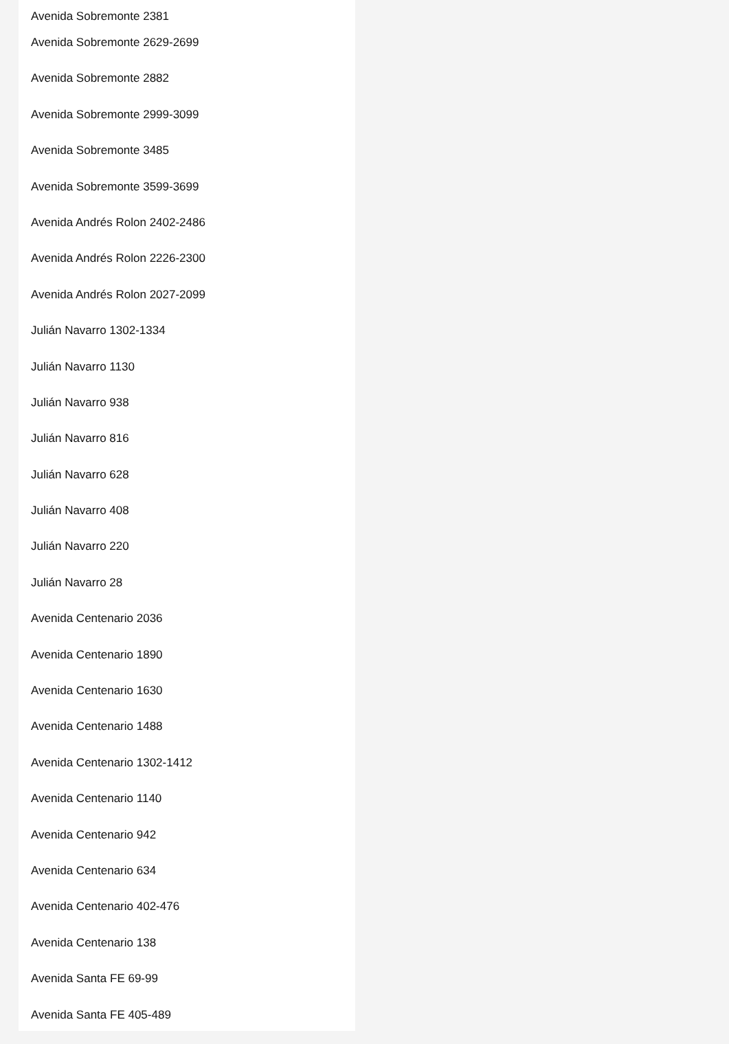Avenida Sobremonte 2381
Avenida Sobremonte 2629-2699
Avenida Sobremonte 2882
Avenida Sobremonte 2999-3099
Avenida Sobremonte 3485
Avenida Sobremonte 3599-3699
Avenida Andrés Rolon 2402-2486
Avenida Andrés Rolon 2226-2300
Avenida Andrés Rolon 2027-2099
Julián Navarro 1302-1334
Julián Navarro 1130
Julián Navarro 938
Julián Navarro 816
Julián Navarro 628
Julián Navarro 408
Julián Navarro 220
Julián Navarro 28
Avenida Centenario 2036
Avenida Centenario 1890
Avenida Centenario 1630
Avenida Centenario 1488
Avenida Centenario 1302-1412
Avenida Centenario 1140
Avenida Centenario 942
Avenida Centenario 634
Avenida Centenario 402-476
Avenida Centenario 138
Avenida Santa FE 69-99
Avenida Santa FE 405-489